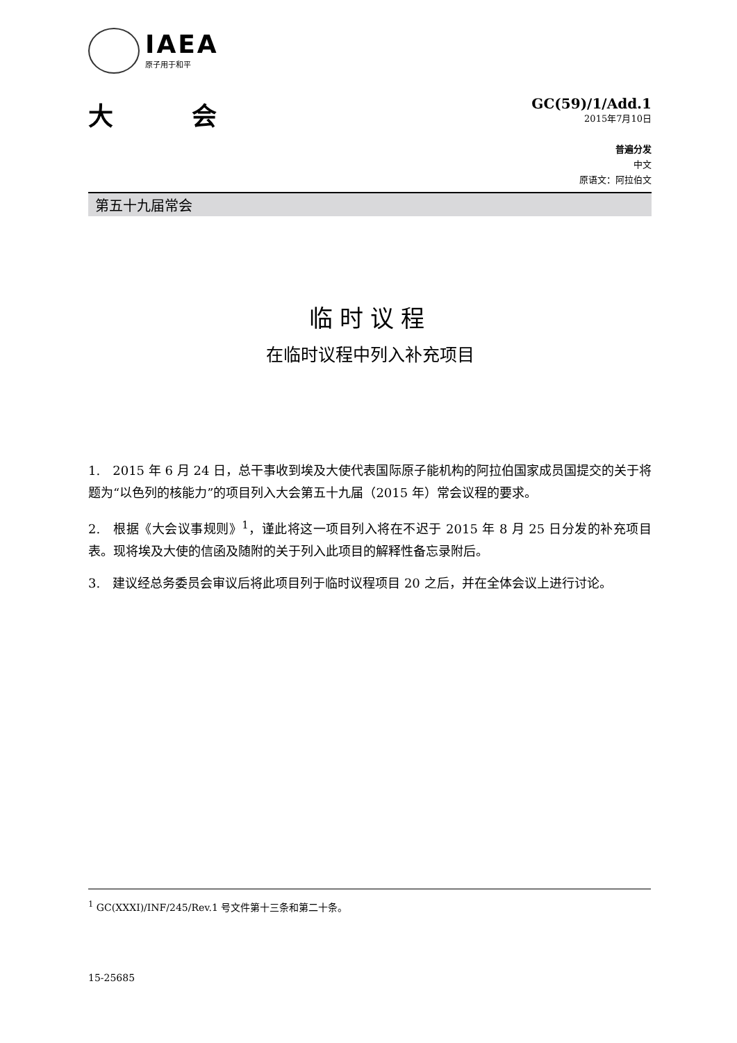IAEA
原子用于和平
大 会
GC(59)/1/Add.1
2015年7月10日
普遍分发
中文
原语文：阿拉伯文
第五十九届常会
临时议程
在临时议程中列入补充项目
1.　2015 年 6 月 24 日，总干事收到埃及大使代表国际原子能机构的阿拉伯国家成员国提交的关于将题为“以色列的核能力”的项目列入大会第五十九届（2015 年）常会议程的要求。
2.　根据《大会议事规则》<sup>1</sup>，谨此将这一项目列入将在不迟于 2015 年 8 月 25 日分发的补充项目表。现将埃及大使的信函及随附的关于列入此项目的解释性备忘录附后。
3.　建议经总务委员会审议后将此项目列于临时议程项目 20 之后，并在全体会议上进行讨论。
<sup>1</sup> GC(XXXI)/INF/245/Rev.1 号文件第十三条和第二十条。
15-25685